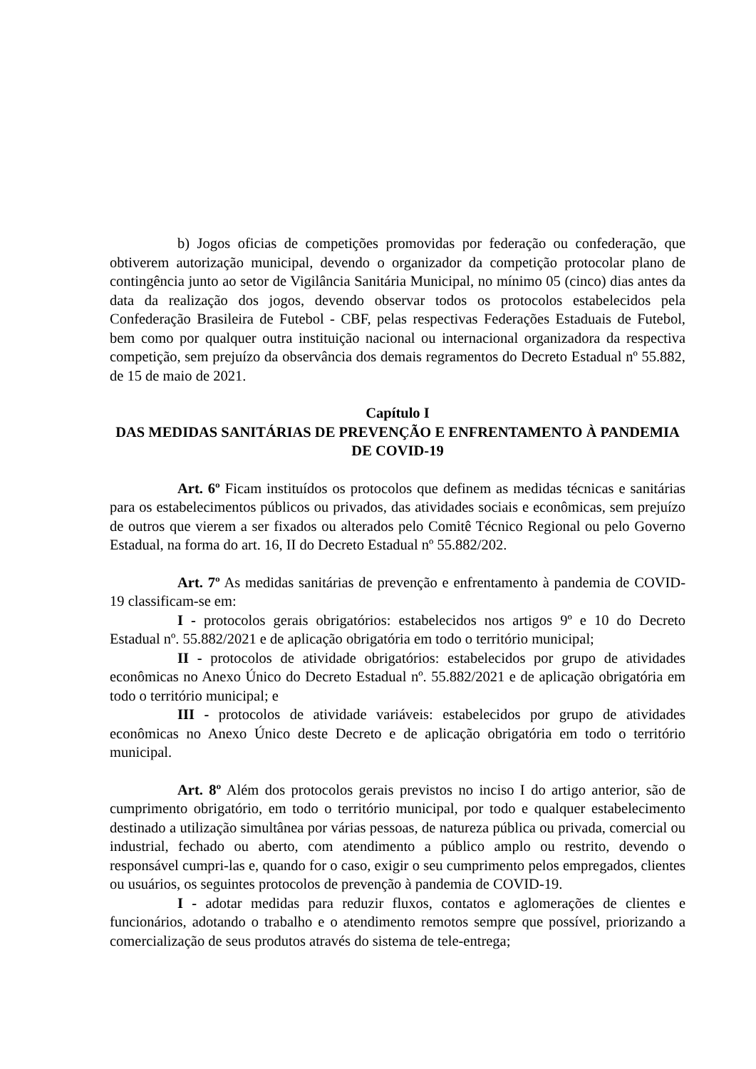b) Jogos oficias de competições promovidas por federação ou confederação, que obtiverem autorização municipal, devendo o organizador da competição protocolar plano de contingência junto ao setor de Vigilância Sanitária Municipal, no mínimo 05 (cinco) dias antes da data da realização dos jogos, devendo observar todos os protocolos estabelecidos pela Confederação Brasileira de Futebol - CBF, pelas respectivas Federações Estaduais de Futebol, bem como por qualquer outra instituição nacional ou internacional organizadora da respectiva competição, sem prejuízo da observância dos demais regramentos do Decreto Estadual nº 55.882, de 15 de maio de 2021.
Capítulo I
DAS MEDIDAS SANITÁRIAS DE PREVENÇÃO E ENFRENTAMENTO À PANDEMIA DE COVID-19
Art. 6º Ficam instituídos os protocolos que definem as medidas técnicas e sanitárias para os estabelecimentos públicos ou privados, das atividades sociais e econômicas, sem prejuízo de outros que vierem a ser fixados ou alterados pelo Comitê Técnico Regional ou pelo Governo Estadual, na forma do art. 16, II do Decreto Estadual nº 55.882/202.
Art. 7º As medidas sanitárias de prevenção e enfrentamento à pandemia de COVID-19 classificam-se em:
I - protocolos gerais obrigatórios: estabelecidos nos artigos 9º e 10 do Decreto Estadual nº. 55.882/2021 e de aplicação obrigatória em todo o território municipal;
II - protocolos de atividade obrigatórios: estabelecidos por grupo de atividades econômicas no Anexo Único do Decreto Estadual nº. 55.882/2021 e de aplicação obrigatória em todo o território municipal; e
III - protocolos de atividade variáveis: estabelecidos por grupo de atividades econômicas no Anexo Único deste Decreto e de aplicação obrigatória em todo o território municipal.
Art. 8º Além dos protocolos gerais previstos no inciso I do artigo anterior, são de cumprimento obrigatório, em todo o território municipal, por todo e qualquer estabelecimento destinado a utilização simultânea por várias pessoas, de natureza pública ou privada, comercial ou industrial, fechado ou aberto, com atendimento a público amplo ou restrito, devendo o responsável cumpri-las e, quando for o caso, exigir o seu cumprimento pelos empregados, clientes ou usuários, os seguintes protocolos de prevenção à pandemia de COVID-19.
I - adotar medidas para reduzir fluxos, contatos e aglomerações de clientes e funcionários, adotando o trabalho e o atendimento remotos sempre que possível, priorizando a comercialização de seus produtos através do sistema de tele-entrega;